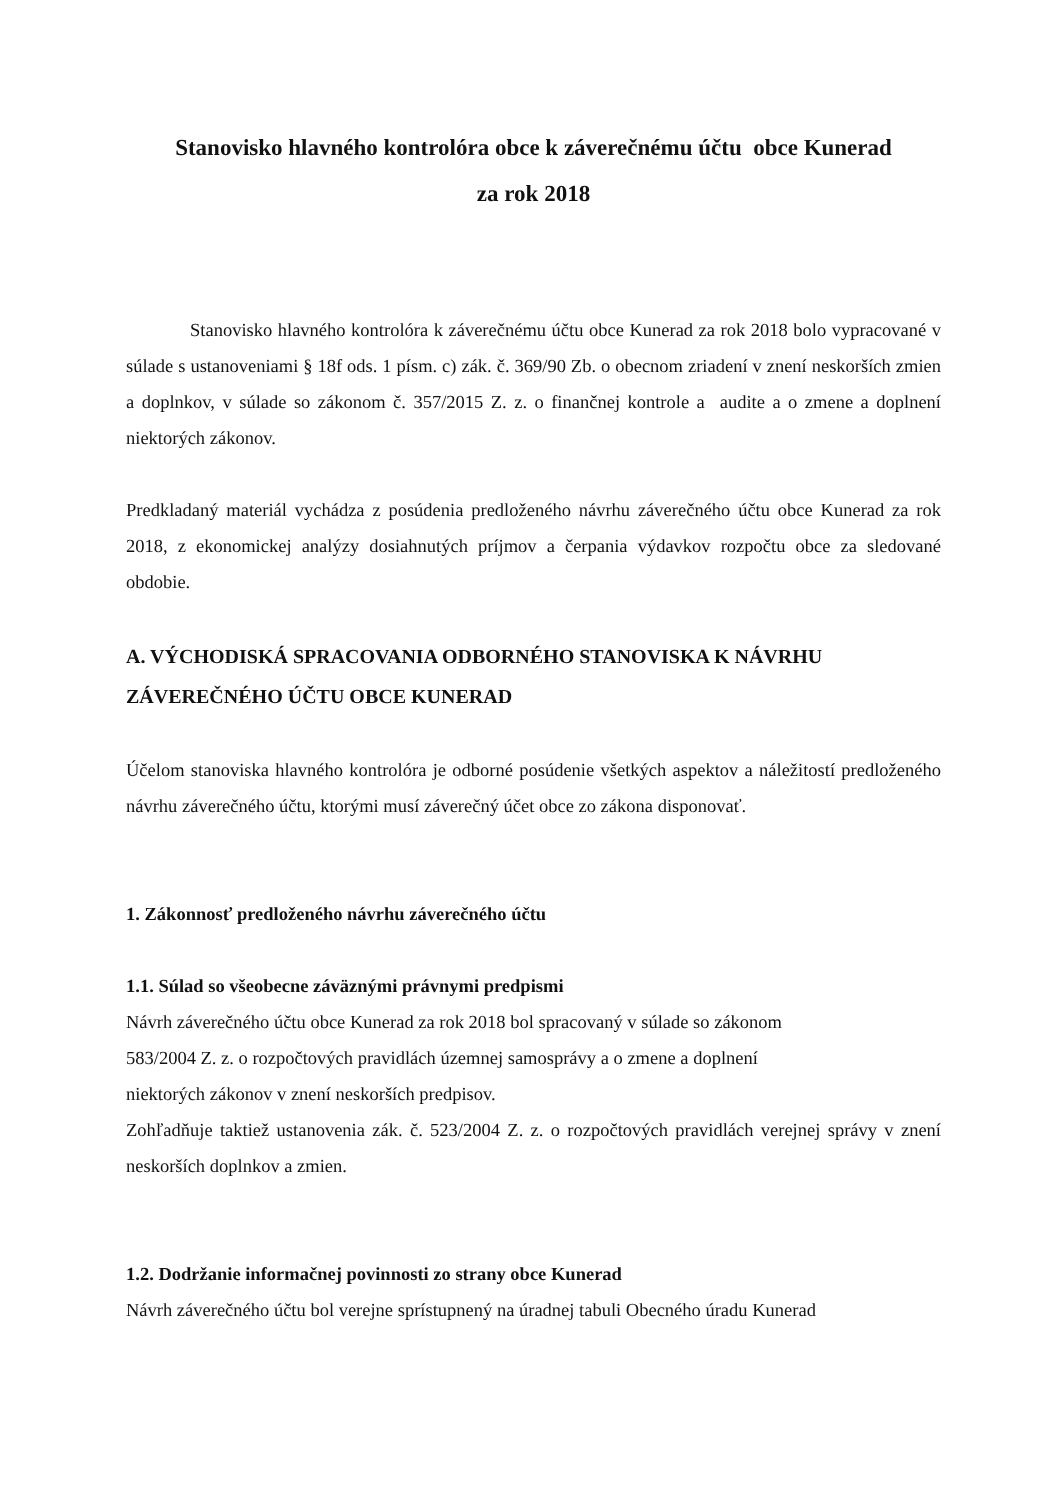Stanovisko hlavného kontrolóra obce k záverečnému účtu obce Kunerad
za rok 2018
Stanovisko hlavného kontrolóra k záverečnému účtu obce Kunerad za rok 2018 bolo vypracované v súlade s ustanoveniami § 18f ods. 1 písm. c) zák. č. 369/90 Zb. o obecnom zriadení v znení neskorších zmien a doplnkov, v súlade so zákonom č. 357/2015 Z. z. o finančnej kontrole a audite a o zmene a doplnení niektorých zákonov.
Predkladaný materiál vychádza z posúdenia predloženého návrhu záverečného účtu obce Kunerad za rok 2018, z ekonomickej analýzy dosiahnutých príjmov a čerpania výdavkov rozpočtu obce za sledované obdobie.
A. VÝCHODISKÁ SPRACOVANIA ODBORNÉHO STANOVISKA K NÁVRHU ZÁVEREČNÉHO ÚČTU OBCE KUNERAD
Účelom stanoviska hlavného kontrolóra je odborné posúdenie všetkých aspektov a náležitostí predloženého návrhu záverečného účtu, ktorými musí záverečný účet obce zo zákona disponovať.
1. Zákonnosť predloženého návrhu záverečného účtu
1.1. Súlad so všeobecne záväznými právnymi predpismi
Návrh záverečného účtu obce Kunerad za rok 2018 bol spracovaný v súlade so zákonom
583/2004 Z. z. o rozpočtových pravidlách územnej samosprávy a o zmene a doplnení
niektorých zákonov v znení neskorších predpisov.
Zohľadňuje taktiež ustanovenia zák. č. 523/2004 Z. z. o rozpočtových pravidlách verejnej správy v znení neskorších doplnkov a zmien.
1.2. Dodržanie informačnej povinnosti zo strany obce Kunerad
Návrh záverečného účtu bol verejne sprístupnený na úradnej tabuli Obecného úradu Kunerad